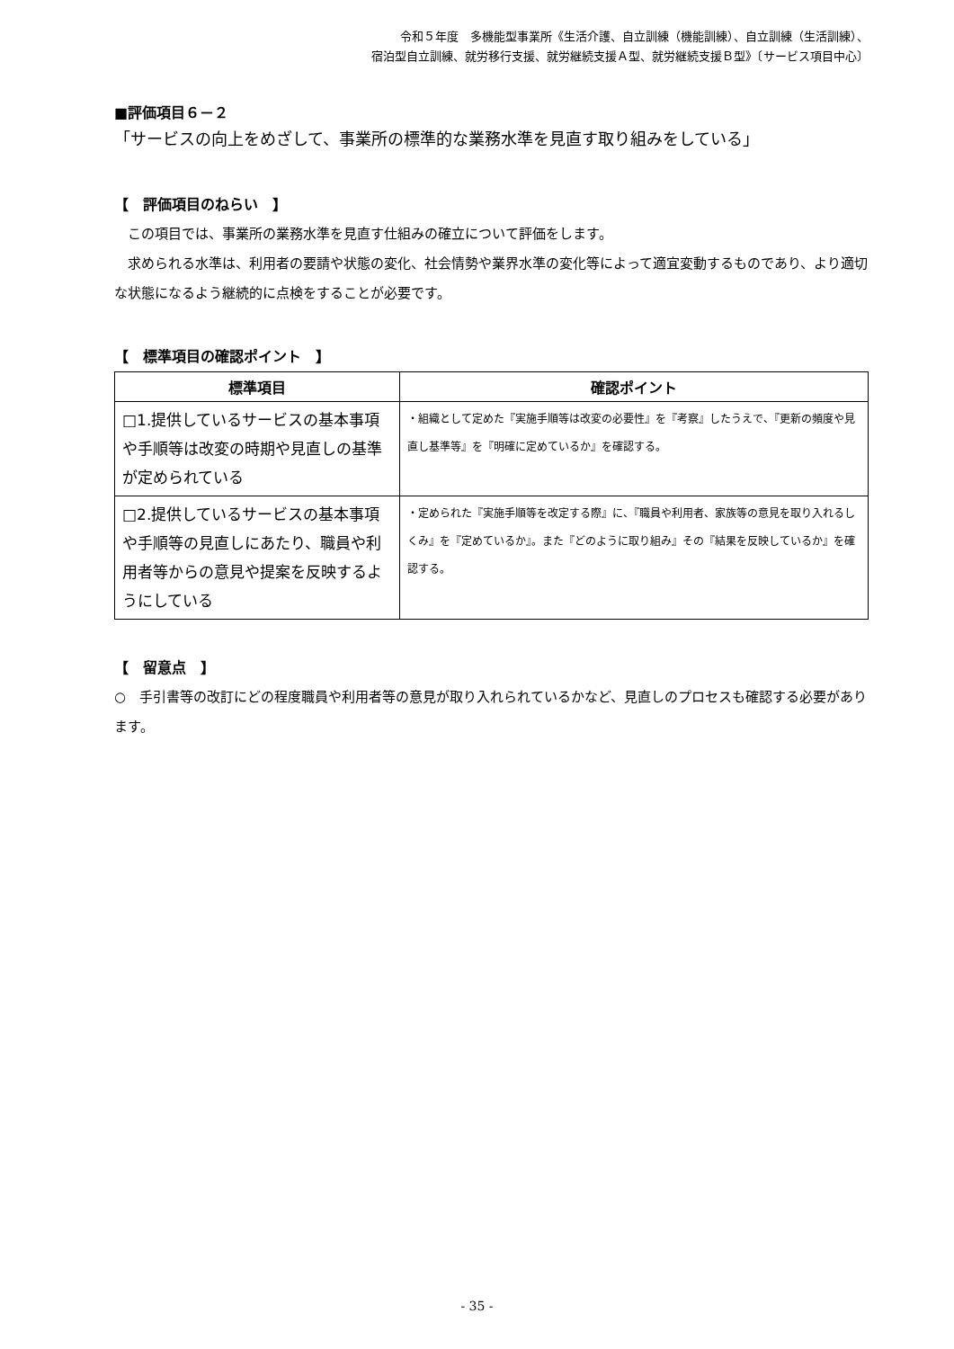令和５年度　多機能型事業所《生活介護、自立訓練（機能訓練）、自立訓練（生活訓練）、
宿泊型自立訓練、就労移行支援、就労継続支援Ａ型、就労継続支援Ｂ型》〔サービス項目中心〕
■評価項目６－２
「サービスの向上をめざして、事業所の標準的な業務水準を見直す取り組みをしている」
【　評価項目のねらい　】
　この項目では、事業所の業務水準を見直す仕組みの確立について評価をします。
　求められる水準は、利用者の要請や状態の変化、社会情勢や業界水準の変化等によって適宜変動するものであり、より適切な状態になるよう継続的に点検をすることが必要です。
【　標準項目の確認ポイント　】
| 標準項目 | 確認ポイント |
| --- | --- |
| □1.提供しているサービスの基本事項や手順等は改変の時期や見直しの基準が定められている | ・組織として定めた『実施手順等は改変の必要性』を『考察』したうえで、『更新の頻度や見直し基準等』を『明確に定めているか』を確認する。 |
| □2.提供しているサービスの基本事項や手順等の見直しにあたり、職員や利用者等からの意見や提案を反映するようにしている | ・定められた『実施手順等を改定する際』に、『職員や利用者、家族等の意見を取り入れるしくみ』を『定めているか』。また『どのように取り組み』その『結果を反映しているか』を確認する。 |
【　留意点　】
○　手引書等の改訂にどの程度職員や利用者等の意見が取り入れられているかなど、見直しのプロセスも確認する必要があります。
- 35 -